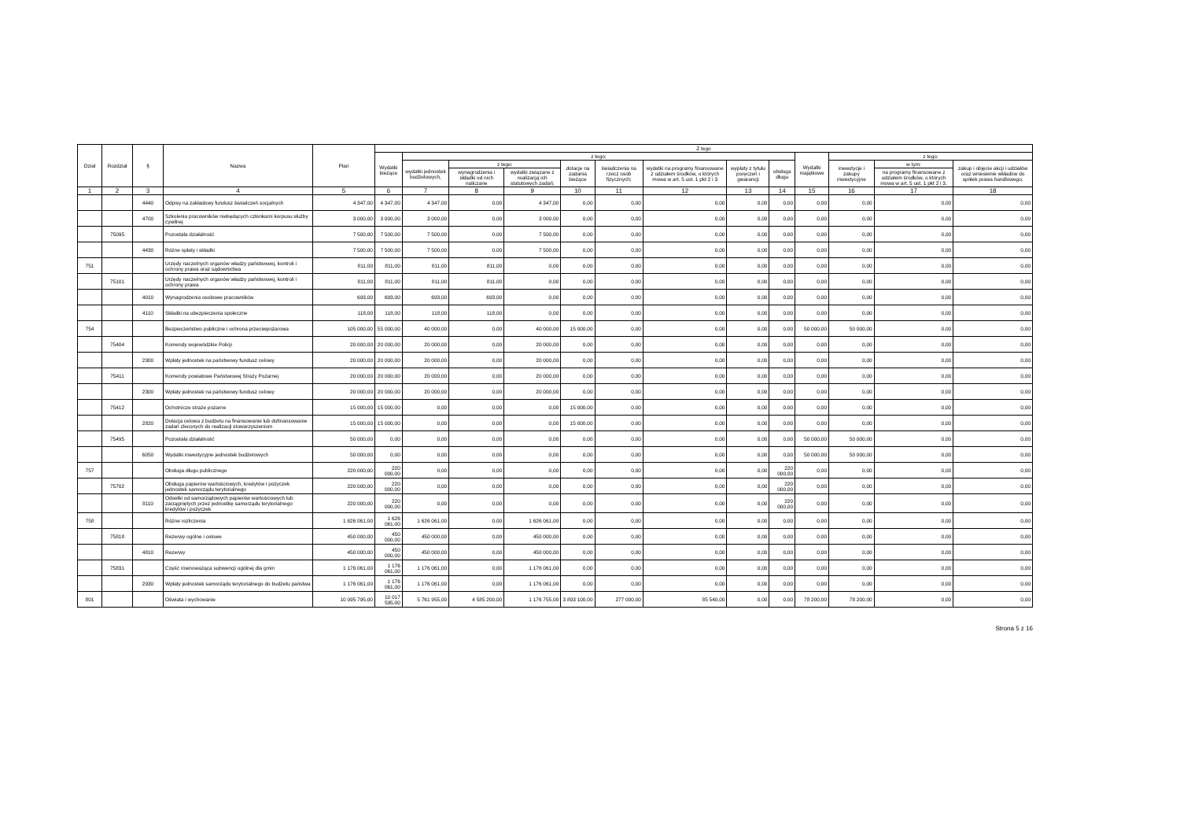| Dział | Rozdział | § | Nazwa | Plan | Z tego | | | | | | | | | | | | |
| --- | --- | --- | --- | --- | --- | --- | --- | --- | --- | --- | --- | --- | --- | --- | --- | --- | --- |
| | | | | | Wydatki bieżące | z tego: | | | | | | | | Wydatki majątkowe | z tego: | | |
| | | | | | | wydatki jednostek budżetowych, | z tego: | | dotacje na zadania bieżące | świadczenia na rzecz osób fizycznych; | wydatki na programy finansowane z udziałem środków, o których mowa w art. 5 ust. 1 pkt 2 i 3 | wypłaty z tytułu poręczeń i gwarancji | obsługa długu | | inwestycje i zakupy inwestycyjne | w tym: | zakup i objęcie akcji i udziałów oraz wniesienie wkładów do spółek prawa handlowego. |
| | | | | | | | wynagrodzenia i składki od nich naliczane | wydatki związane z realizacją ich statutowych zadań; | | | | | | | | na programy finansowane z udziałem środków, o których mowa w art. 5 ust. 1 pkt 2 i 3, | |
| 1 | 2 | 3 | 4 | 5 | 6 | 7 | 8 | 9 | 10 | 11 | 12 | 13 | 14 | 15 | 16 | 17 | 18 |
| | | 4440 | Odpisy na zakładowy fundusz świadczeń socjalnych | 4 347,00 | 4 347,00 | 4 347,00 | 0,00 | 4 347,00 | 0,00 | 0,00 | 0,00 | 0,00 | 0,00 | 0,00 | 0,00 | 0,00 | 0,00 |
| | | 4700 | Szkolenia pracowników niebędących członkami korpusu służby cywilnej | 3 000,00 | 3 000,00 | 3 000,00 | 0,00 | 3 000,00 | 0,00 | 0,00 | 0,00 | 0,00 | 0,00 | 0,00 | 0,00 | 0,00 | 0,00 |
| | 75095 | | Pozostała działalność | 7 500,00 | 7 500,00 | 7 500,00 | 0,00 | 7 500,00 | 0,00 | 0,00 | 0,00 | 0,00 | 0,00 | 0,00 | 0,00 | 0,00 | 0,00 |
| | | 4430 | Różne opłaty i składki | 7 500,00 | 7 500,00 | 7 500,00 | 0,00 | 7 500,00 | 0,00 | 0,00 | 0,00 | 0,00 | 0,00 | 0,00 | 0,00 | 0,00 | 0,00 |
| 751 | | | Urzędy naczelnych organów władzy państwowej, kontroli i ochrony prawa oraz sądownictwa | 811,00 | 811,00 | 811,00 | 811,00 | 0,00 | 0,00 | 0,00 | 0,00 | 0,00 | 0,00 | 0,00 | 0,00 | 0,00 | 0,00 |
| | 75101 | | Urzędy naczelnych organów władzy państwowej, kontroli i ochrony prawa | 811,00 | 811,00 | 811,00 | 811,00 | 0,00 | 0,00 | 0,00 | 0,00 | 0,00 | 0,00 | 0,00 | 0,00 | 0,00 | 0,00 |
| | | 4010 | Wynagrodzenia osobowe pracowników | 693,00 | 693,00 | 693,00 | 693,00 | 0,00 | 0,00 | 0,00 | 0,00 | 0,00 | 0,00 | 0,00 | 0,00 | 0,00 | 0,00 |
| | | 4110 | Składki na ubezpieczenia społeczne | 118,00 | 118,00 | 118,00 | 118,00 | 0,00 | 0,00 | 0,00 | 0,00 | 0,00 | 0,00 | 0,00 | 0,00 | 0,00 | 0,00 |
| 754 | | | Bezpieczeństwo publiczne i ochrona przeciwpożarowa | 105 000,00 | 55 000,00 | 40 000,00 | 0,00 | 40 000,00 | 15 000,00 | 0,00 | 0,00 | 0,00 | 0,00 | 50 000,00 | 50 000,00 | 0,00 | 0,00 |
| | 75404 | | Komendy wojewódzkie Policji | 20 000,00 | 20 000,00 | 20 000,00 | 0,00 | 20 000,00 | 0,00 | 0,00 | 0,00 | 0,00 | 0,00 | 0,00 | 0,00 | 0,00 | 0,00 |
| | | 2300 | Wpłaty jednostek na państwowy fundusz celowy | 20 000,00 | 20 000,00 | 20 000,00 | 0,00 | 20 000,00 | 0,00 | 0,00 | 0,00 | 0,00 | 0,00 | 0,00 | 0,00 | 0,00 | 0,00 |
| | 75411 | | Komendy powiatowe Państwowej Straży Pożarnej | 20 000,00 | 20 000,00 | 20 000,00 | 0,00 | 20 000,00 | 0,00 | 0,00 | 0,00 | 0,00 | 0,00 | 0,00 | 0,00 | 0,00 | 0,00 |
| | | 2300 | Wpłaty jednostek na państwowy fundusz celowy | 20 000,00 | 20 000,00 | 20 000,00 | 0,00 | 20 000,00 | 0,00 | 0,00 | 0,00 | 0,00 | 0,00 | 0,00 | 0,00 | 0,00 | 0,00 |
| | 75412 | | Ochotnicze straże pożarne | 15 000,00 | 15 000,00 | 0,00 | 0,00 | 0,00 | 15 000,00 | 0,00 | 0,00 | 0,00 | 0,00 | 0,00 | 0,00 | 0,00 | 0,00 |
| | | 2820 | Dotacja celowa z budżetu na finansowanie lub dofinansowanie zadań zleconych do realizacji stowarzyszeniom | 15 000,00 | 15 000,00 | 0,00 | 0,00 | 0,00 | 15 000,00 | 0,00 | 0,00 | 0,00 | 0,00 | 0,00 | 0,00 | 0,00 | 0,00 |
| | 75495 | | Pozostała działalność | 50 000,00 | 0,00 | 0,00 | 0,00 | 0,00 | 0,00 | 0,00 | 0,00 | 0,00 | 0,00 | 50 000,00 | 50 000,00 | 0,00 | 0,00 |
| | | 6050 | Wydatki inwestycyjne jednostek budżetowych | 50 000,00 | 0,00 | 0,00 | 0,00 | 0,00 | 0,00 | 0,00 | 0,00 | 0,00 | 0,00 | 50 000,00 | 50 000,00 | 0,00 | 0,00 |
| 757 | | | Obsługa długu publicznego | 220 000,00 | 220 000,00 | 0,00 | 0,00 | 0,00 | 0,00 | 0,00 | 0,00 | 0,00 | 220 000,00 | 0,00 | 0,00 | 0,00 | 0,00 |
| | 75702 | | Obsługa papierów wartościowych, kredytów i pożyczek jednostek samorządu terytorialnego | 220 000,00 | 220 000,00 | 0,00 | 0,00 | 0,00 | 0,00 | 0,00 | 0,00 | 0,00 | 220 000,00 | 0,00 | 0,00 | 0,00 | 0,00 |
| | | 8110 | Odsetki od samorządowych papierów wartościowych lub zaciągniętych przez jednostkę samorządu terytorialnego kredytów i pożyczek | 220 000,00 | 220 000,00 | 0,00 | 0,00 | 0,00 | 0,00 | 0,00 | 0,00 | 0,00 | 220 000,00 | 0,00 | 0,00 | 0,00 | 0,00 |
| 758 | | | Różne rozliczenia | 1 626 061,00 | 1 626 061,00 | 1 626 061,00 | 0,00 | 1 626 061,00 | 0,00 | 0,00 | 0,00 | 0,00 | 0,00 | 0,00 | 0,00 | 0,00 | 0,00 |
| | 75818 | | Rezerwy ogólne i celowe | 450 000,00 | 450 000,00 | 450 000,00 | 0,00 | 450 000,00 | 0,00 | 0,00 | 0,00 | 0,00 | 0,00 | 0,00 | 0,00 | 0,00 | 0,00 |
| | | 4810 | Rezerwy | 450 000,00 | 450 000,00 | 450 000,00 | 0,00 | 450 000,00 | 0,00 | 0,00 | 0,00 | 0,00 | 0,00 | 0,00 | 0,00 | 0,00 | 0,00 |
| | 75831 | | Część równoważąca subwencji ogólnej dla gmin | 1 176 061,00 | 1 176 061,00 | 1 176 061,00 | 0,00 | 1 176 061,00 | 0,00 | 0,00 | 0,00 | 0,00 | 0,00 | 0,00 | 0,00 | 0,00 | 0,00 |
| | | 2930 | Wpłaty jednostek samorządu terytorialnego do budżetu państwa | 1 176 061,00 | 1 176 061,00 | 1 176 061,00 | 0,00 | 1 176 061,00 | 0,00 | 0,00 | 0,00 | 0,00 | 0,00 | 0,00 | 0,00 | 0,00 | 0,00 |
| 801 | | | Oświata i wychowanie | 10 095 795,00 | 10 017 595,00 | 5 761 955,00 | 4 585 200,00 | 1 176 755,00 | 3 893 100,00 | 277 000,00 | 85 540,00 | 0,00 | 0,00 | 78 200,00 | 78 200,00 | 0,00 | 0,00 |
Strona 5 z 16